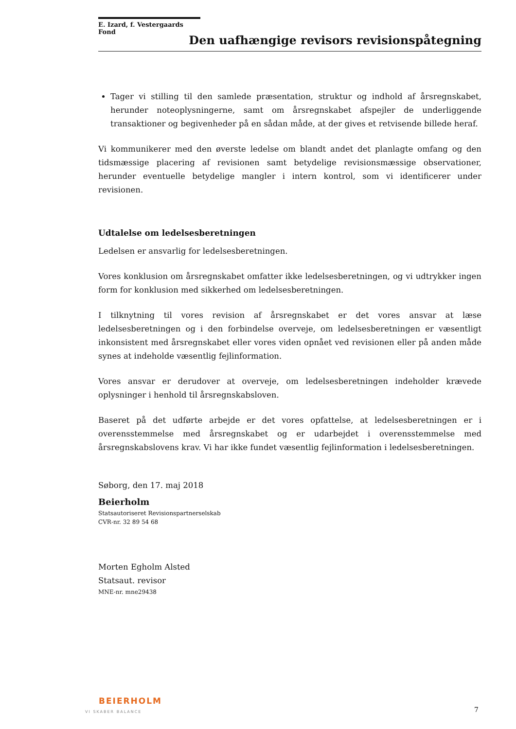E. Izard, f. Vestergaards Fond
Den uafhængige revisors revisionspåtegning
Tager vi stilling til den samlede præsentation, struktur og indhold af årsregnskabet, herunder noteoplysningerne, samt om årsregnskabet afspejler de underliggende transaktioner og begivenheder på en sådan måde, at der gives et retvisende billede heraf.
Vi kommunikerer med den øverste ledelse om blandt andet det planlagte omfang og den tidsmæssige placering af revisionen samt betydelige revisionsmæssige observationer, herunder eventuelle betydelige mangler i intern kontrol, som vi identificerer under revisionen.
Udtalelse om ledelsesberetningen
Ledelsen er ansvarlig for ledelsesberetningen.
Vores konklusion om årsregnskabet omfatter ikke ledelsesberetningen, og vi udtrykker ingen form for konklusion med sikkerhed om ledelsesberetningen.
I tilknytning til vores revision af årsregnskabet er det vores ansvar at læse ledelsesberetningen og i den forbindelse overveje, om ledelsesberetningen er væsentligt inkonsistent med årsregnskabet eller vores viden opnået ved revisionen eller på anden måde synes at indeholde væsentlig fejlinformation.
Vores ansvar er derudover at overveje, om ledelsesberetningen indeholder krævede oplysninger i henhold til årsregnskabsloven.
Baseret på det udførte arbejde er det vores opfattelse, at ledelsesberetningen er i overensstemmelse med årsregnskabet og er udarbejdet i overensstemmelse med årsregnskabslovens krav. Vi har ikke fundet væsentlig fejlinformation i ledelsesberetningen.
Søborg, den 17. maj 2018
Beierholm
Statsautoriseret Revisionspartnerselskab
CVR-nr. 32 89 54 68
Morten Egholm Alsted
Statsaut. revisor
MNE-nr. mne29438
BEIERHOLM
VI SKABER BALANCE
7